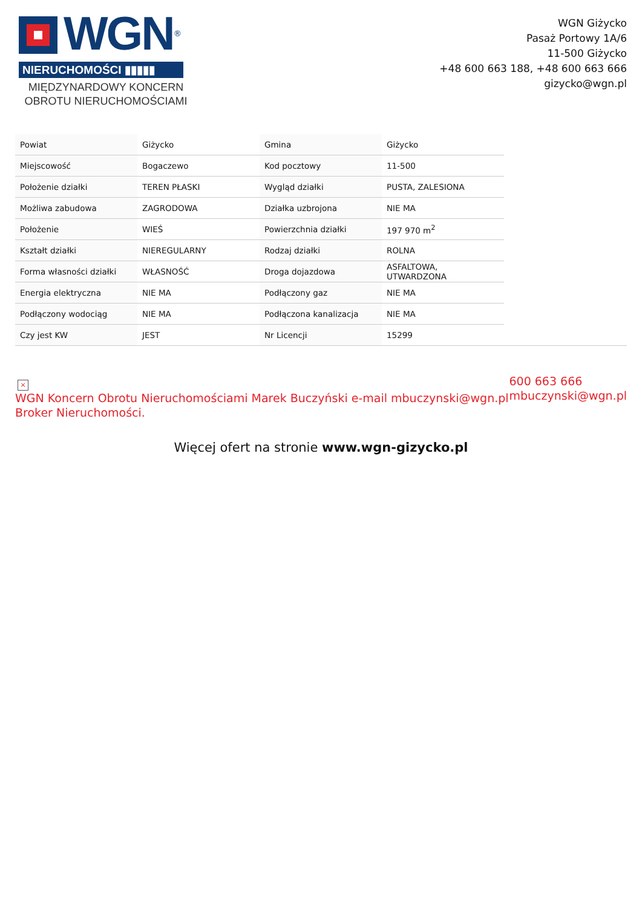WGN<sup>®</sup>
NIERUCHOMOŚCI ▮▮▮▮▮
MIĘDZYNARDOWY KONCERN
OBROTU NIERUCHOMOŚCIAMI
WGN Giżycko
Pasaż Portowy 1A/6
11-500 Giżycko
+48 600 663 188, +48 600 663 666
gizycko@wgn.pl
| Powiat | Giżycko | Gmina | Giżycko |
| Miejscowość | Bogaczewo | Kod pocztowy | 11-500 |
| Położenie działki | TEREN PŁASKI | Wygląd działki | PUSTA, ZALESIONA |
| Możliwa zabudowa | ZAGRODOWA | Działka uzbrojona | NIE MA |
| Położenie | WIEŚ | Powierzchnia działki | 197 970 m<sup>2</sup> |
| Kształt działki | NIEREGULARNY | Rodzaj działki | ROLNA |
| Forma własności działki | WŁASNOŚĆ | Droga dojazdowa | ASFALTOWA, UTWARDZONA |
| Energia elektryczna | NIE MA | Podłączony gaz | NIE MA |
| Podłączony wodociąg | NIE MA | Podłączona kanalizacja | NIE MA |
| Czy jest KW | JEST | Nr Licencji | 15299 |
× WGN Koncern Obrotu Nieruchomościami Marek Buczyński e-mail mbuczynski@wgn.pl
Broker Nieruchomości.
600 663 666
mbuczynski@wgn.pl
Więcej ofert na stronie www.wgn-gizycko.pl